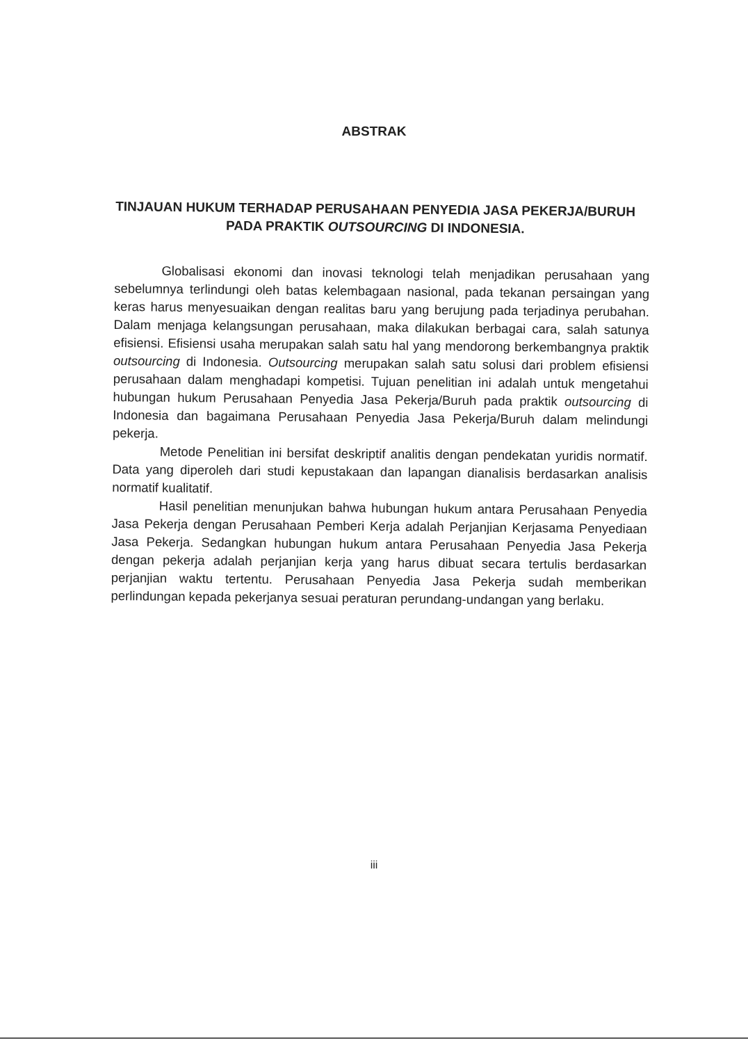ABSTRAK
TINJAUAN HUKUM TERHADAP PERUSAHAAN PENYEDIA JASA PEKERJA/BURUH PADA PRAKTIK OUTSOURCING DI INDONESIA.
Globalisasi ekonomi dan inovasi teknologi telah menjadikan perusahaan yang sebelumnya terlindungi oleh batas kelembagaan nasional, pada tekanan persaingan yang keras harus menyesuaikan dengan realitas baru yang berujung pada terjadinya perubahan. Dalam menjaga kelangsungan perusahaan, maka dilakukan berbagai cara, salah satunya efisiensi. Efisiensi usaha merupakan salah satu hal yang mendorong berkembangnya praktik outsourcing di Indonesia. Outsourcing merupakan salah satu solusi dari problem efisiensi perusahaan dalam menghadapi kompetisi. Tujuan penelitian ini adalah untuk mengetahui hubungan hukum Perusahaan Penyedia Jasa Pekerja/Buruh pada praktik outsourcing di Indonesia dan bagaimana Perusahaan Penyedia Jasa Pekerja/Buruh dalam melindungi pekerja.
Metode Penelitian ini bersifat deskriptif analitis dengan pendekatan yuridis normatif. Data yang diperoleh dari studi kepustakaan dan lapangan dianalisis berdasarkan analisis normatif kualitatif.
Hasil penelitian menunjukan bahwa hubungan hukum antara Perusahaan Penyedia Jasa Pekerja dengan Perusahaan Pemberi Kerja adalah Perjanjian Kerjasama Penyediaan Jasa Pekerja. Sedangkan hubungan hukum antara Perusahaan Penyedia Jasa Pekerja dengan pekerja adalah perjanjian kerja yang harus dibuat secara tertulis berdasarkan perjanjian waktu tertentu. Perusahaan Penyedia Jasa Pekerja sudah memberikan perlindungan kepada pekerjanya sesuai peraturan perundang-undangan yang berlaku.
iii